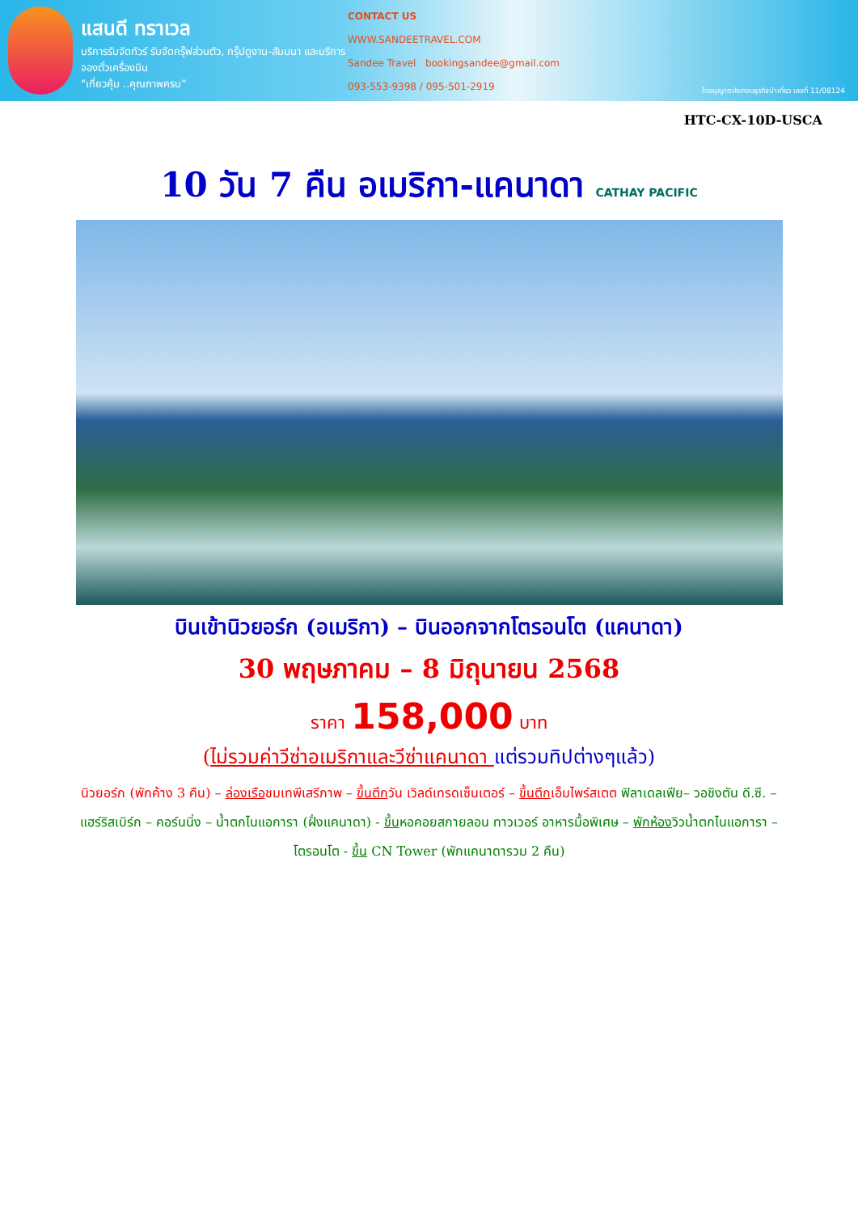แสนดี ทราเวล
บริการรับจัดทัวร์ รับจัดกรุ๊ฟส่วนตัว, กรุ๊ปดูงาน-สัมมนา และบริการจองตั๋วเครื่องบิน
"เที่ยวคุ้ม ..คุณภาพครบ"
CONTACT US
WWW.SANDEETRAVEL.COM
Sandee Travel bookingsandee@gmail.com
093-553-9398 / 095-501-2919
ใบอนุญาตประกอบธุรกิจนำเที่ยว เลขที่ 11/08124
HTC-CX-10D-USCA
10 วัน 7 คืน อเมริกา-แคนาดา CATHAY PACIFIC
บินเข้านิวยอร์ก (อเมริกา) – บินออกจากโตรอนโต (แคนาดา)
30 พฤษภาคม – 8 มิถุนายน 2568
ราคา 158,000 บาท
(ไม่รวมค่าวีซ่าอเมริกาและวีซ่าแคนาดา แต่รวมทิปต่างๆแล้ว)
นิวยอร์ก (พักค้าง 3 คืน) – ล่องเรือชมเทพีเสรีภาพ – ขึ้นตึกวัน เวิลด์เทรดเซ็นเตอร์ – ขึ้นตึกเอ็มไพร์สเตต ฟิลาเดลเฟีย– วอชิงตัน ดี.ซี. – แฮร์ริสเบิร์ก – คอร์นนิ่ง – น้ำตกไนแอการา (ฝั่งแคนาดา) - ขึ้นหอคอยสกายลอน ทาวเวอร์ อาหารมื้อพิเศษ – พักห้องวิวน้ำตกไนแอการา – โตรอนโต - ขึ้น CN Tower (พักแคนาดารวม 2 คืน)